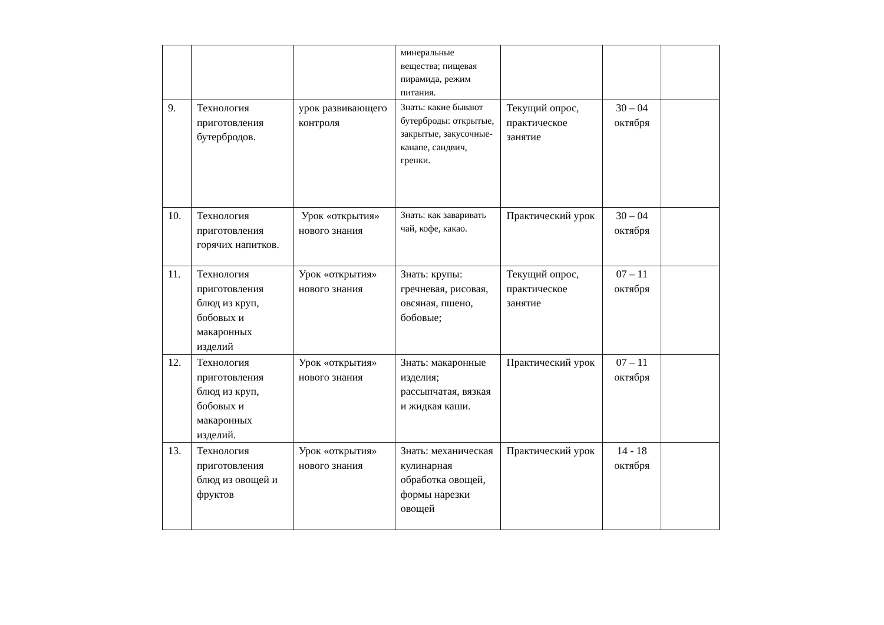| | | | минеральные вещества; пищевая пирамида, режим питания. | | | |
| 9. | Технология приготовления бутербродов. | урок развивающего контроля | Знать: какие бывают бутерброды: открытые, закрытые, закусочные-канапе, сандвич, гренки. | Текущий опрос, практическое занятие | 30 – 04 октября | |
| 10. | Технология приготовления горячих напитков. | Урок «открытия» нового знания | Знать: как заваривать чай, кофе, какао. | Практический урок | 30 – 04 октября | |
| 11. | Технология приготовления блюд из круп, бобовых и макаронных изделий | Урок «открытия» нового знания | Знать: крупы: гречневая, рисовая, овсяная, пшено, бобовые; | Текущий опрос, практическое занятие | 07 – 11 октября | |
| 12. | Технология приготовления блюд из круп, бобовых и макаронных изделий. | Урок «открытия» нового знания | Знать: макаронные изделия; рассыпчатая, вязкая и жидкая каши. | Практический урок | 07 – 11 октября | |
| 13. | Технология приготовления блюд из овощей и фруктов | Урок «открытия» нового знания | Знать: механическая кулинарная обработка овощей, формы нарезки овощей | Практический урок | 14 - 18 октября | |